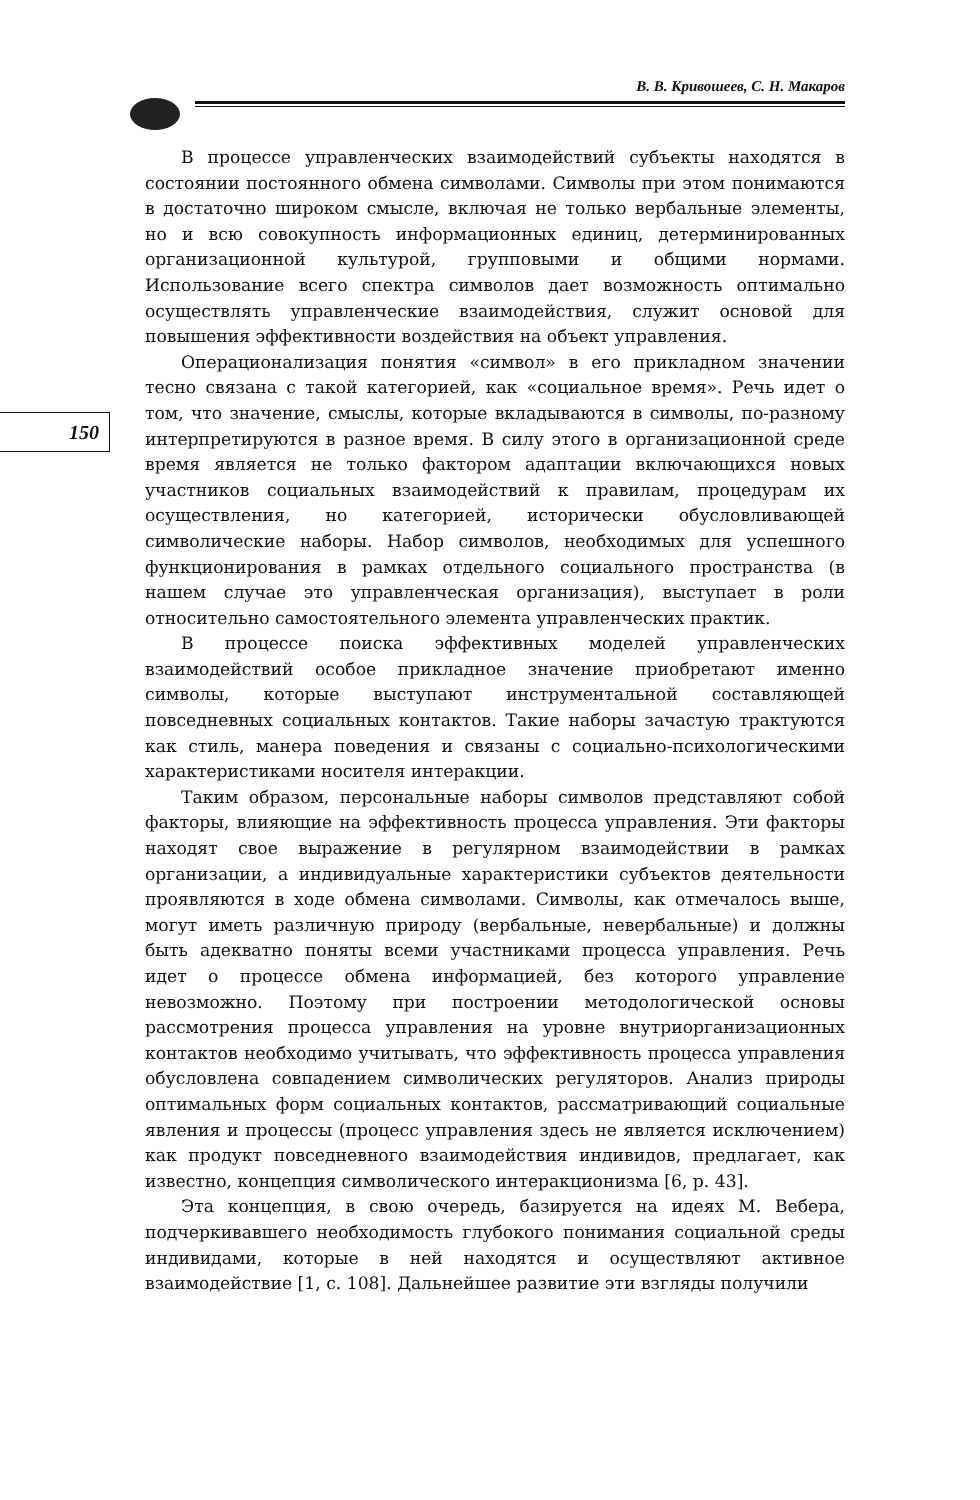В. В. Кривошеев, С. Н. Макаров
150
В процессе управленческих взаимодействий субъекты находятся в состоянии постоянного обмена символами. Символы при этом понимаются в достаточно широком смысле, включая не только вербальные элементы, но и всю совокупность информационных единиц, детерминированных организационной культурой, групповыми и общими нормами. Использование всего спектра символов дает возможность оптимально осуществлять управленческие взаимодействия, служит основой для повышения эффективности воздействия на объект управления.
Операционализация понятия «символ» в его прикладном значении тесно связана с такой категорией, как «социальное время». Речь идет о том, что значение, смыслы, которые вкладываются в символы, по-разному интерпретируются в разное время. В силу этого в организационной среде время является не только фактором адаптации включающихся новых участников социальных взаимодействий к правилам, процедурам их осуществления, но категорией, исторически обусловливающей символические наборы. Набор символов, необходимых для успешного функционирования в рамках отдельного социального пространства (в нашем случае это управленческая организация), выступает в роли относительно самостоятельного элемента управленческих практик.
В процессе поиска эффективных моделей управленческих взаимодействий особое прикладное значение приобретают именно символы, которые выступают инструментальной составляющей повседневных социальных контактов. Такие наборы зачастую трактуются как стиль, манера поведения и связаны с социально-психологическими характеристиками носителя интеракции.
Таким образом, персональные наборы символов представляют собой факторы, влияющие на эффективность процесса управления. Эти факторы находят свое выражение в регулярном взаимодействии в рамках организации, а индивидуальные характеристики субъектов деятельности проявляются в ходе обмена символами. Символы, как отмечалось выше, могут иметь различную природу (вербальные, невербальные) и должны быть адекватно поняты всеми участниками процесса управления. Речь идет о процессе обмена информацией, без которого управление невозможно. Поэтому при построении методологической основы рассмотрения процесса управления на уровне внутриорганизационных контактов необходимо учитывать, что эффективность процесса управления обусловлена совпадением символических регуляторов. Анализ природы оптимальных форм социальных контактов, рассматривающий социальные явления и процессы (процесс управления здесь не является исключением) как продукт повседневного взаимодействия индивидов, предлагает, как известно, концепция символического интеракционизма [6, p. 43].
Эта концепция, в свою очередь, базируется на идеях М. Вебера, подчеркивавшего необходимость глубокого понимания социальной среды индивидами, которые в ней находятся и осуществляют активное взаимодействие [1, с. 108]. Дальнейшее развитие эти взгляды получили